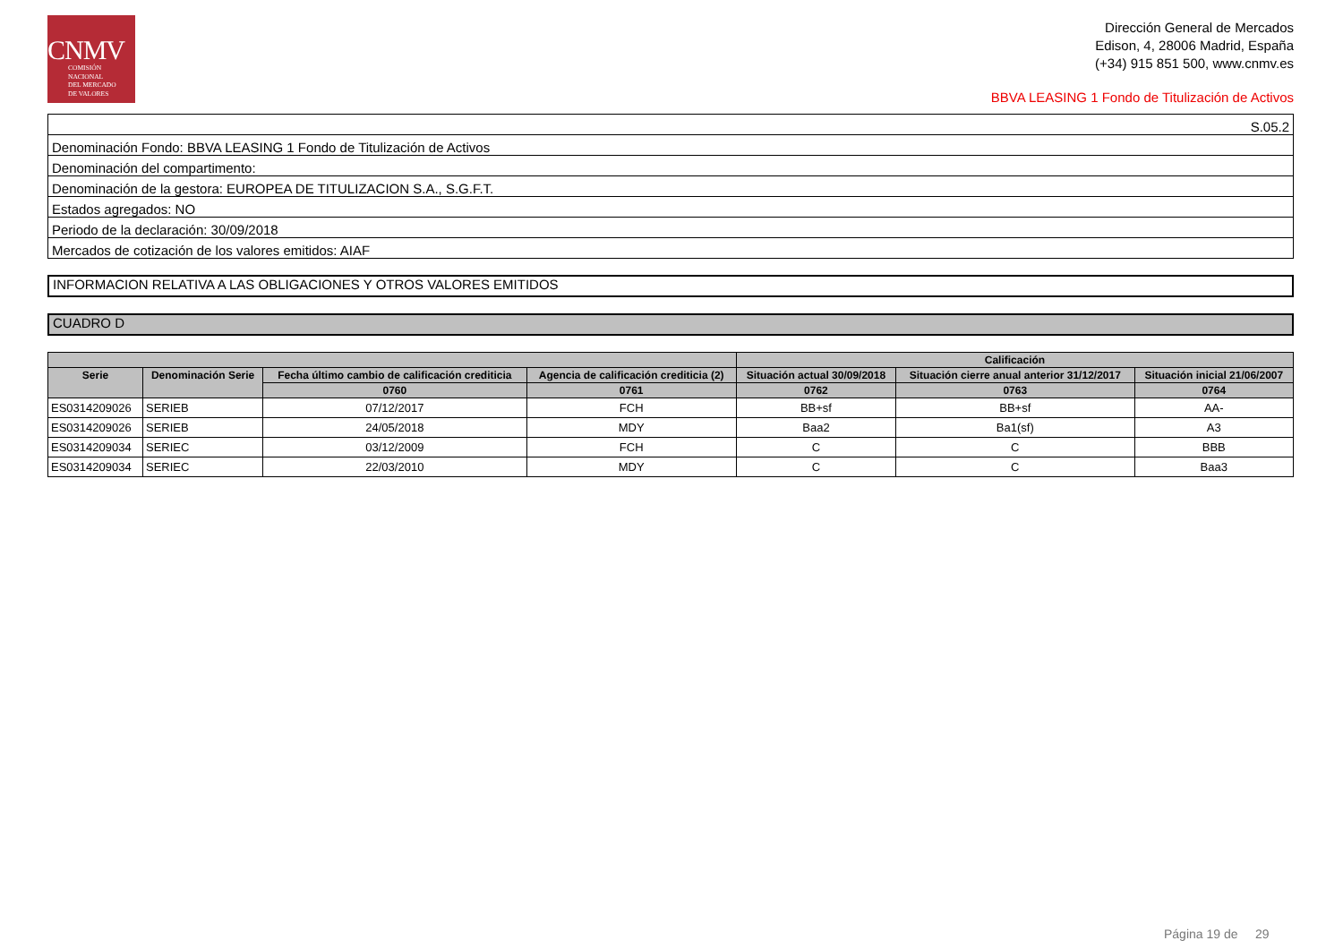CNMV
COMISIÓN
NACIONAL
DEL MERCADO
DE VALORES
Dirección General de Mercados
Edison, 4, 28006 Madrid, España
(+34) 915 851 500, www.cnmv.es
BBVA LEASING 1 Fondo de Titulización de Activos
| S.05.2 |
| Denominación Fondo: BBVA LEASING 1 Fondo de Titulización de Activos |
| Denominación del compartimento: |
| Denominación de la gestora: EUROPEA DE TITULIZACION S.A., S.G.F.T. |
| Estados agregados: NO |
| Periodo de la declaración: 30/09/2018 |
| Mercados de cotización de los valores emitidos: AIAF |
INFORMACION RELATIVA A LAS OBLIGACIONES Y OTROS VALORES EMITIDOS
CUADRO D
| | | | | Calificación | | |
| --- | --- | --- | --- | --- | --- | --- |
| Serie | Denominación Serie | Fecha último cambio de calificación crediticia | Agencia de calificación crediticia (2) | Situación actual 30/09/2018 | Situación cierre anual anterior 31/12/2017 | Situación inicial 21/06/2007 |
| | | 0760 | 0761 | 0762 | 0763 | 0764 |
| ES0314209026 | SERIEB | 07/12/2017 | FCH | BB+sf | BB+sf | AA- |
| ES0314209026 | SERIEB | 24/05/2018 | MDY | Baa2 | Ba1(sf) | A3 |
| ES0314209034 | SERIEC | 03/12/2009 | FCH | C | C | BBB |
| ES0314209034 | SERIEC | 22/03/2010 | MDY | C | C | Baa3 |
Página 19 de 29